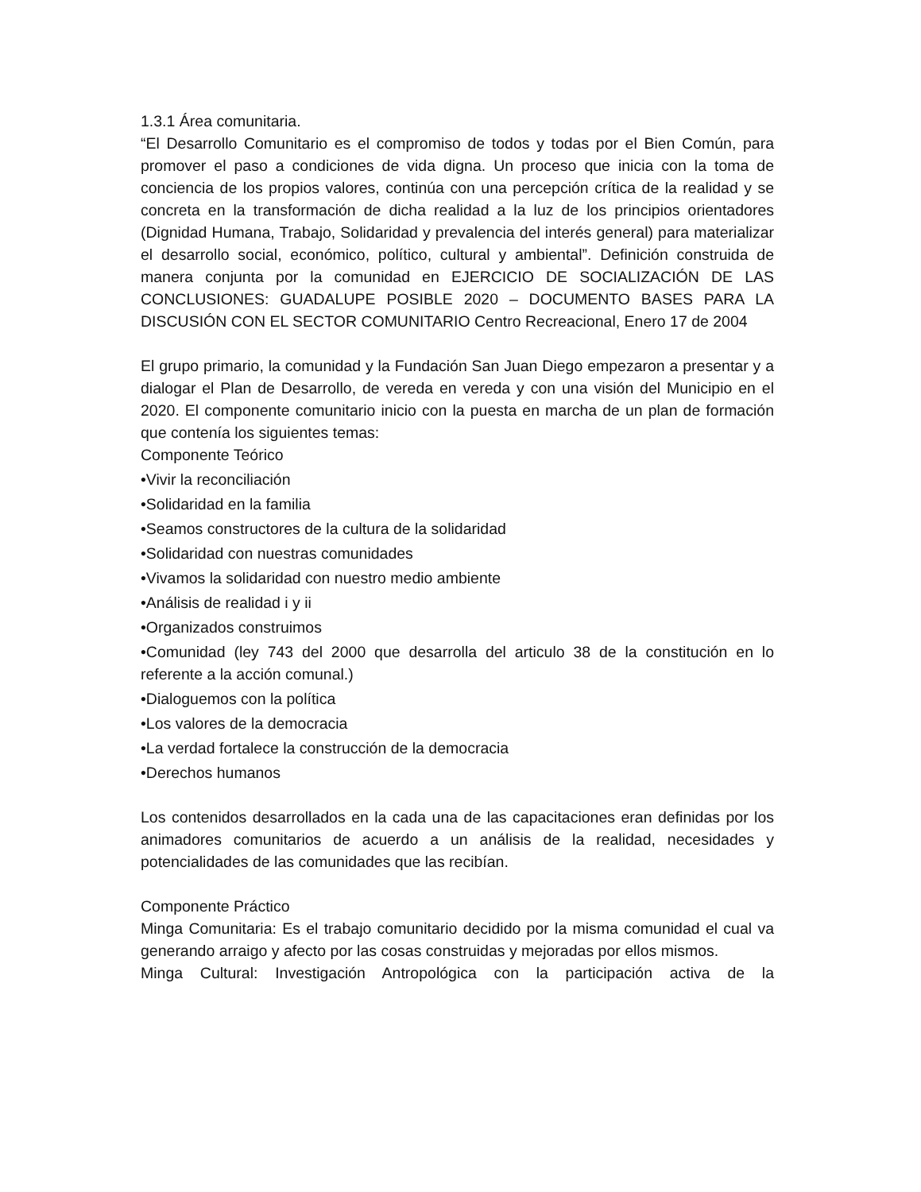1.3.1 Área comunitaria.
“El Desarrollo Comunitario es el compromiso de todos y todas por el Bien Común, para promover el paso a condiciones de vida digna. Un proceso que inicia con la toma de conciencia de los propios valores, continúa con una percepción crítica de la realidad y se concreta en la transformación de dicha realidad a la luz de los principios orientadores (Dignidad Humana, Trabajo, Solidaridad y prevalencia del interés general) para materializar el desarrollo social, económico, político, cultural y ambiental”. Definición construida de manera conjunta por la comunidad en EJERCICIO DE SOCIALIZACIÓN DE LAS CONCLUSIONES: GUADALUPE POSIBLE 2020 – DOCUMENTO BASES PARA LA DISCUSIÓN CON EL SECTOR COMUNITARIO Centro Recreacional, Enero 17 de 2004
El grupo primario, la comunidad y la Fundación San Juan Diego empezaron a presentar y a dialogar el Plan de Desarrollo, de vereda en vereda y con una visión del Municipio en el 2020. El componente comunitario inicio con la puesta en marcha de un plan de formación que contenía los siguientes temas:
Componente Teórico
•Vivir la reconciliación
•Solidaridad en la familia
•Seamos constructores de la cultura de la solidaridad
•Solidaridad con nuestras comunidades
•Vivamos la solidaridad con nuestro medio ambiente
•Análisis de realidad i y ii
•Organizados construimos
•Comunidad (ley 743 del 2000 que desarrolla del articulo 38 de la constitución en lo referente a la acción comunal.)
•Dialoguemos con la política
•Los valores de la democracia
•La verdad fortalece la construcción de la democracia
•Derechos humanos
Los contenidos desarrollados en la cada una de las capacitaciones eran definidas por los animadores comunitarios de acuerdo a un análisis de la realidad, necesidades y potencialidades de las comunidades que las recibían.
Componente Práctico
Minga Comunitaria: Es el trabajo comunitario decidido por la misma comunidad el cual va generando arraigo y afecto por las cosas construidas y mejoradas por ellos mismos.
Minga Cultural: Investigación Antropológica con la participación activa de la